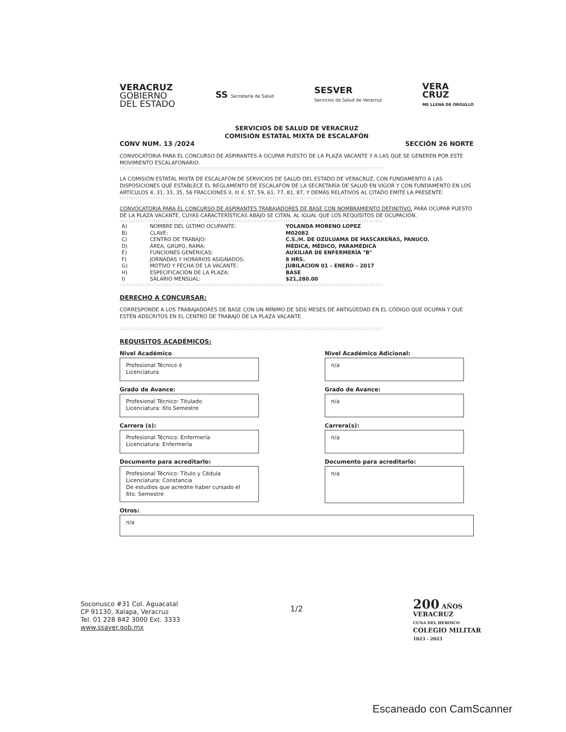VERACRUZ
GOBIERNO
DEL ESTADO
SS Secretaría de Salud
SESVER
Servicios de Salud de Veracruz
VERA
CRUZ
ME LLENA DE ORGULLO
SERVICIOS DE SALUD DE VERACRUZ
COMISIÓN ESTATAL MIXTA DE ESCALAFÓN
CONV NUM. 13 /2024 SECCIÓN 26 NORTE
CONVOCATORIA PARA EL CONCURSO DE ASPIRANTES A OCUPAR PUESTO DE LA PLAZA VACANTE Y A LAS QUE SE GENEREN POR ESTE MOVIMIENTO ESCALAFONARIO.
::::::::::::::::::::::::::::::::::::::::::::::::::::::::::::::::::::::::::::::::::::::::::::::::::::::::::::::::::::::::::::::::::::::::::::::::::
LA COMISIÓN ESTATAL MIXTA DE ESCALAFÓN DE SERVICIOS DE SALUD DEL ESTADO DE VERACRUZ, CON FUNDAMENTO A LAS DISPOSICIONES QUE ESTABLECE EL REGLAMENTO DE ESCALAFÓN DE LA SECRETARÍA DE SALUD EN VIGOR Y CON FUNDAMENTO EN LOS ARTÍCULOS 4, 31, 33, 35, 56 FRACCIONES II, III X, 57, 59, 61, 77, 81, 87, Y DEMÁS RELATIVOS AL CITADO EMITE LA PRESENTE:
::::::::::::::::::::::::::::::::::::::::::::::::::::::::::::::::::::::::::::::::::::::::::::::::::::::::::::::::::::::::::::::::::::::::::::::::::
CONVOCATORIA PARA EL CONCURSO DE ASPIRANTES TRABAJADORES DE BASE CON NOMBRAMIENTO DEFINITIVO, PARA OCUPAR PUESTO DE LA PLAZA VACANTE, CUYAS CARACTERÍSTICAS ABAJO SE CITAN, AL IGUAL QUE LOS REQUISITOS DE OCUPACIÓN.
::::::::::::::::::::::::::::::::::::::::::::::::::::::::::::::::::::::::::::::::::::::::::::::::::::::::::::::::::::::::::::::::::::::::::::::::::
| A) | NOMBRE DEL ÚLTIMO OCUPANTE: | YOLANDA MORENO LOPEZ |
| B) | CLAVE: | M02082 |
| C) | CENTRO DE TRABAJO: | C.S./H. DE OZULUAMA DE MASCAREÑAS, PANUCO. |
| D) | ÁREA, GRUPO, RAMA: | MÉDICA, MÉDICO, PARAMÉDICA |
| E) | FUNCIONES GENÉRICAS: | AUXILIAR DE ENFERMERÍA "B" |
| F) | JORNADAS Y HORARIOS ASIGNADOS: | 8 HRS. |
| G) | MOTIVO Y FECHA DE LA VACANTE: | JUBILACION 01 – ENERO – 2017 |
| H) | ESPECIFICACIÓN DE LA PLAZA: | BASE |
| I) | SALARIO MENSUAL: | $21,280.00 |
::::::::::::::::::::::::::::::::::::::::::::::::::::::::::::::::::::::::::::::::::::::::::::::::::::::::::::::::::::::::::::::::::::::::::::::::::
DERECHO A CONCURSAR:
CORRESPONDE A LOS TRABAJADORES DE BASE CON UN MÍNIMO DE SEIS MESES DE ANTIGÜEDAD EN EL CÓDIGO QUE OCUPAN Y QUE ESTÉN ADSCRITOS EN EL CENTRO DE TRABAJO DE LA PLAZA VACANTE.
::::::::::::::::::::::::::::::::::::::::::::::::::::::::::::::::::::::::::::::::::::::::::::::::::::::::::::::::::::::::::::::::::::::::::::::::::
REQUISITOS ACADÉMICOS:
Nivel Académico
Profesional Técnico ó
Licenciatura
Nivel Académico Adicional:
n/a
Grado de Avance:
Profesional Técnico: Titulado
Licenciatura: 6to Semestre
Grado de Avance:
n/a
Carrera (s):
Profesional Técnico: Enfermería
Licenciatura: Enfermería
Carrera(s):
n/a
Documento para acreditarlo:
Profesional Técnico: Título y Cédula
Licenciatura: Constancia
De estudios que acredite haber cursado el
6to. Semestre
Documento para acreditarlo:
n/a
Otros:
n/a
Soconusco #31 Col. Aguacatal
CP 91130, Xalapa, Veracruz
Tel. 01 228 842 3000 Ext. 3333
www.ssaver.gob.mx
1/2
200 AÑOS
VERACRUZ
CUNA DEL HEROICO
COLEGIO MILITAR
1823 - 2023
Escaneado con CamScanner